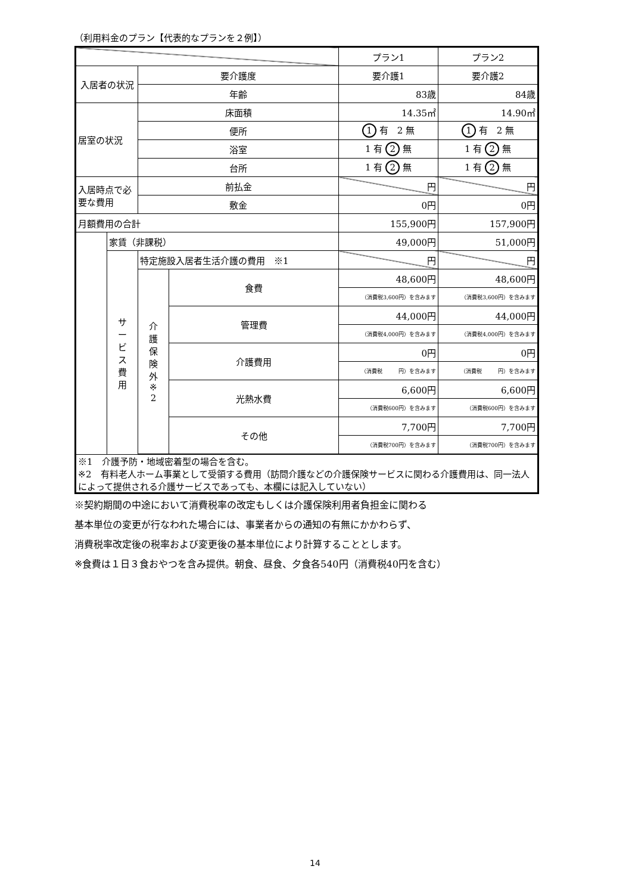（利用料金のプラン【代表的なプランを２例】）
| | | | | プラン1 | プラン2 |
| --- | --- | --- | --- | --- | --- |
| 入居者の状況 | | 要介護度 | | 要介護1 | 要介護2 |
| | | 年齢 | | 83歳 | 84歳 |
| 居室の状況 | | 床面積 | | 14.35㎡ | 14.90㎡ |
| | | 便所 | | 1 有 2 無 | 1 有 2 無 |
| | | 浴室 | | 1 有 2 無 | 1 有 2 無 |
| | | 台所 | | 1 有 2 無 | 1 有 2 無 |
| 入居時点で必要な費用 | | 前払金 | | 円 | 円 |
| | | 敷金 | | 0円 | 0円 |
| 月額費用の合計 | | | | 155,900円 | 157,900円 |
| | 家賃（非課税） | | | 49,000円 | 51,000円 |
| | サ ー ビ ス 費 用 | 特定施設入居者生活介護の費用 ※1 | | 円 | 円 |
| | | 介 護 保 険 外 ※ 2 | 食費 | 48,600円 | 48,600円 |
| | | | | （消費税3,600円）を含みます | （消費税3,600円）を含みます |
| | | | 管理費 | 44,000円 | 44,000円 |
| | | | | （消費税4,000円）を含みます | （消費税4,000円）を含みます |
| | | | 介護費用 | 0円 | 0円 |
| | | | | （消費税 円）を含みます | （消費税 円）を含みます |
| | | | 光熱水費 | 6,600円 | 6,600円 |
| | | | | （消費税600円）を含みます | （消費税600円）を含みます |
| | | | その他 | 7,700円 | 7,700円 |
| | | | | （消費税700円）を含みます | （消費税700円）を含みます |
| ※1 介護予防・地域密着型の場合を含む。 ※2 有料老人ホーム事業として受領する費用（訪問介護などの介護保険サービスに関わる介護費用は、同一法人によって提供される介護サービスであっても、本欄には記入していない） | | | | | |
※契約期間の中途において消費税率の改定もしくは介護保険利用者負担金に関わる
基本単位の変更が行なわれた場合には、事業者からの通知の有無にかかわらず、
消費税率改定後の税率および変更後の基本単位により計算することとします。
※食費は１日３食おやつを含み提供。朝食、昼食、夕食各540円（消費税40円を含む）
14